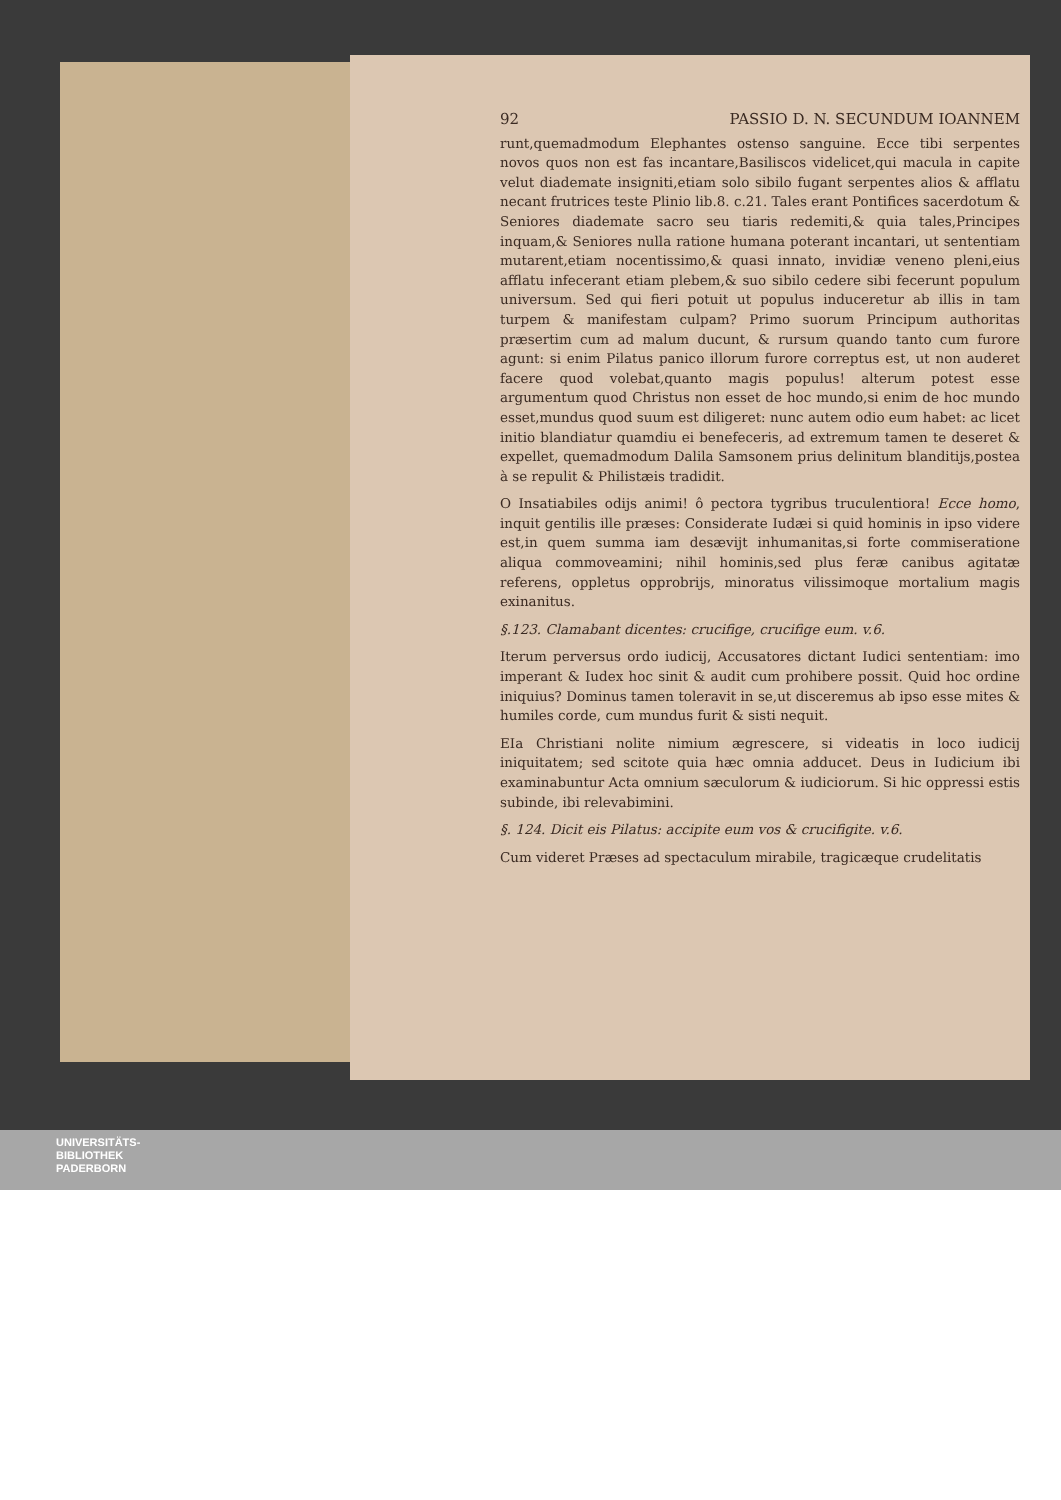92 PASSIO D. N. SECUNDUM IOANNEM
runt,quemadmodum Elephantes ostenso sanguine. Ecce tibi serpentes novos quos non est fas incantare,Basiliscos videlicet,qui macula in capite velut diademate insigniti,etiam solo sibilo fugant serpentes alios & afflatu necant frutrices teste Plinio lib.8. c.21. Tales erant Pontifices sacerdotum & Seniores diademate sacro seu tiaris redemiti,& quia tales,Principes inquam,& Seniores nulla ratione humana poterant incantari, ut sententiam mutarent,etiam nocentissimo,& quasi innato, invidiæ veneno pleni,eius afflatu infecerant etiam plebem,& suo sibilo cedere sibi fecerunt populum universum. Sed qui fieri potuit ut populus induceretur ab illis in tam turpem & manifestam culpam? Primo suorum Principum authoritas præsertim cum ad malum ducunt, & rursum quando tanto cum furore agunt: si enim Pilatus panico illorum furore correptus est, ut non auderet facere quod volebat,quanto magis populus! alterum potest esse argumentum quod Christus non esset de hoc mundo,si enim de hoc mundo esset,mundus quod suum est diligeret: nunc autem odio eum habet: ac licet initio blandiatur quamdiu ei benefeceris, ad extremum tamen te deseret & expellet, quemadmodum Dalila Samsonem prius delinitum blanditijs,postea à se repulit & Philistæis tradidit.
O Insatiabiles odijs animi! ô pectora tygribus truculentiora! Ecce homo, inquit gentilis ille præses: Considerate Iudæi si quid hominis in ipso videre est,in quem summa iam desævijt inhumanitas,si forte commiseratione aliqua commoveamini; nihil hominis,sed plus feræ canibus agitatæ referens, oppletus opprobrijs, minoratus vilissimoque mortalium magis exinanitus.
§.123. Clamabant dicentes: crucifige, crucifige eum. v.6.
Iterum perversus ordo iudicij, Accusatores dictant Iudici sententiam: imo imperant & Iudex hoc sinit & audit cum prohibere possit. Quid hoc ordine iniquius? Dominus tamen toleravit in se,ut disceremus ab ipso esse mites & humiles corde, cum mundus furit & sisti nequit.
EIa Christiani nolite nimium ægrescere, si videatis in loco iudicij iniquitatem; sed scitote quia hæc omnia adducet. Deus in Iudicium ibi examinabuntur Acta omnium sæculorum & iudiciorum. Si hic oppressi estis subinde, ibi relevabimini.
§. 124. Dicit eis Pilatus: accipite eum vos & crucifigite. v.6.
Cum videret Præses ad spectaculum mirabile, tragicæque crudelitatis
UNIVERSITÄTS-
BIBLIOTHEK
PADERBORN